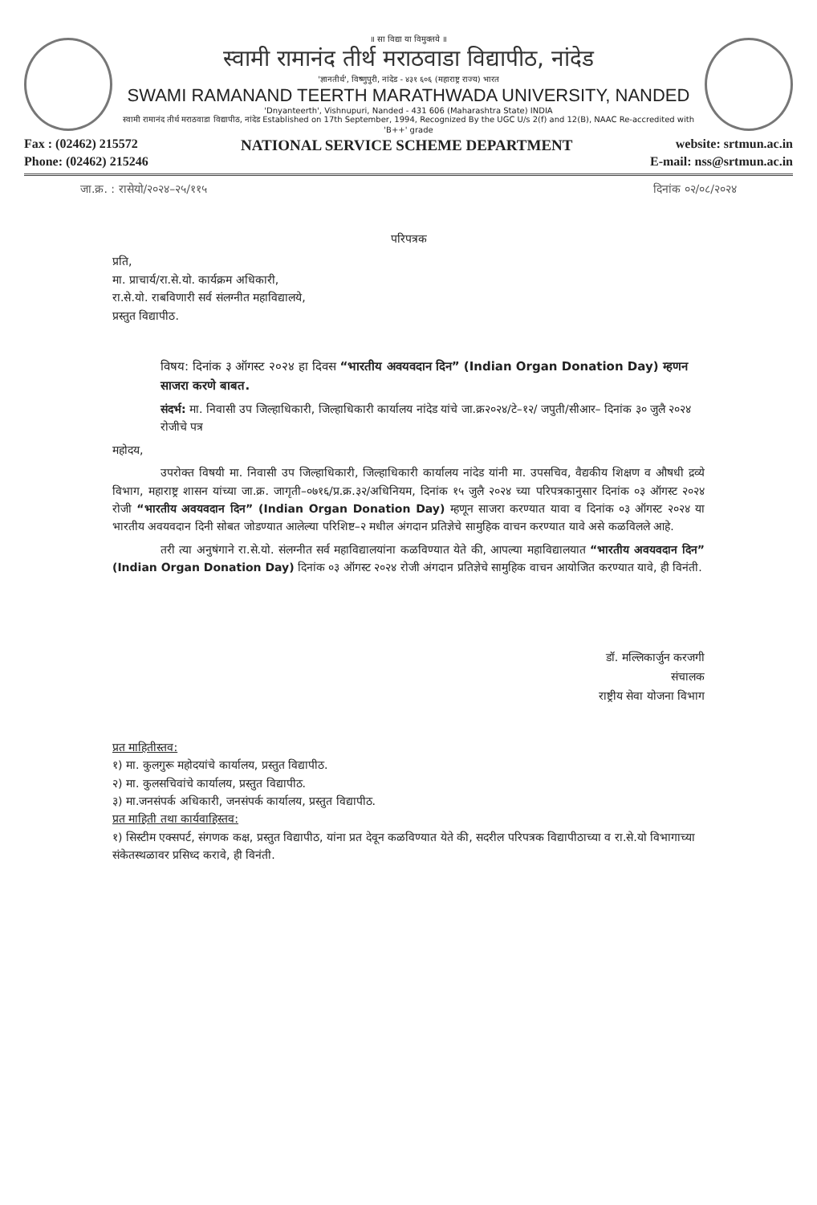॥ सा विद्या या विमुक्तये ॥
स्वामी रामानंद तीर्थ मराठवाडा विद्यापीठ, नांदेड
'ज्ञानतीर्थ', विष्णुपुरी, नांदेड - ४३१ ६०६ (महाराष्ट्र राज्य) भारत
SWAMI RAMANAND TEERTH MARATHWADA UNIVERSITY, NANDED
'Dnyanteerth', Vishnupuri, Nanded - 431 606 (Maharashtra State) INDIA
स्वामी रामानंद तीर्थ मराठवाडा विद्यापीठ, नांदेड Established on 17th September, 1994, Recognized By the UGC U/s 2(f) and 12(B), NAAC Re-accredited with 'B++' grade
Fax : (02462) 215572 NATIONAL SERVICE SCHEME DEPARTMENT website: srtmun.ac.in
Phone: (02462) 215246 E-mail: nss@srtmun.ac.in
जा.क्र. : रासेयो/२०२४–२५/११५ दिनांक ०२/०८/२०२४
परिपत्रक
प्रति,
मा. प्राचार्य/रा.से.यो. कार्यक्रम अधिकारी,
रा.से.यो. राबविणारी सर्व संलग्नीत महाविद्यालये,
प्रस्तुत विद्यापीठ.
विषय: दिनांक ३ ऑगस्ट २०२४ हा दिवस “भारतीय अवयवदान दिन” (Indian Organ Donation Day) म्हणन साजरा करणे बाबत.
संदर्भ: मा. निवासी उप जिल्हाधिकारी, जिल्हाधिकारी कार्यालय नांदेड यांचे जा.क्र२०२४/टे–१२/ जपुती/सीआर– दिनांक ३० जुलै २०२४ रोजीचे पत्र
महोदय,
उपरोक्त विषयी मा. निवासी उप जिल्हाधिकारी, जिल्हाधिकारी कार्यालय नांदेड यांनी मा. उपसचिव, वैद्यकीय शिक्षण व औषधी द्रव्ये विभाग, महाराष्ट्र शासन यांच्या जा.क्र. जागृती–०७१६/प्र.क्र.३२/अधिनियम, दिनांक १५ जुलै २०२४ च्या परिपत्रकानुसार दिनांक ०३ ऑगस्ट २०२४ रोजी “भारतीय अवयवदान दिन” (Indian Organ Donation Day) म्हणून साजरा करण्यात यावा व दिनांक ०३ ऑगस्ट २०२४ या भारतीय अवयवदान दिनी सोबत जोडण्यात आलेल्या परिशिष्ट–२ मधील अंगदान प्रतिज्ञेचे सामुहिक वाचन करण्यात यावे असे कळविलले आहे.
तरी त्या अनुषंगाने रा.से.यो. संलग्नीत सर्व महाविद्यालयांना कळविण्यात येते की, आपल्या महाविद्यालयात “भारतीय अवयवदान दिन” (Indian Organ Donation Day) दिनांक ०३ ऑगस्ट २०२४ रोजी अंगदान प्रतिज्ञेचे सामुहिक वाचन आयोजित करण्यात यावे, ही विनंती.
डॉ. मल्लिकार्जुन करजगी
संचालक
राष्ट्रीय सेवा योजना विभाग
प्रत माहितीस्तव:
१) मा. कुलगुरू महोदयांचे कार्यालय, प्रस्तुत विद्यापीठ.
२) मा. कुलसचिवांचे कार्यालय, प्रस्तुत विद्यापीठ.
३) मा.जनसंपर्क अधिकारी, जनसंपर्क कार्यालय, प्रस्तुत विद्यापीठ.
प्रत माहिती तथा कार्यवाहिस्तव:
१) सिस्टीम एक्सपर्ट, संगणक कक्ष, प्रस्तुत विद्यापीठ, यांना प्रत देवून कळविण्यात येते की, सदरील परिपत्रक विद्यापीठाच्या व रा.से.यो विभागाच्या संकेतस्थळावर प्रसिध्द करावे, ही विनंती.